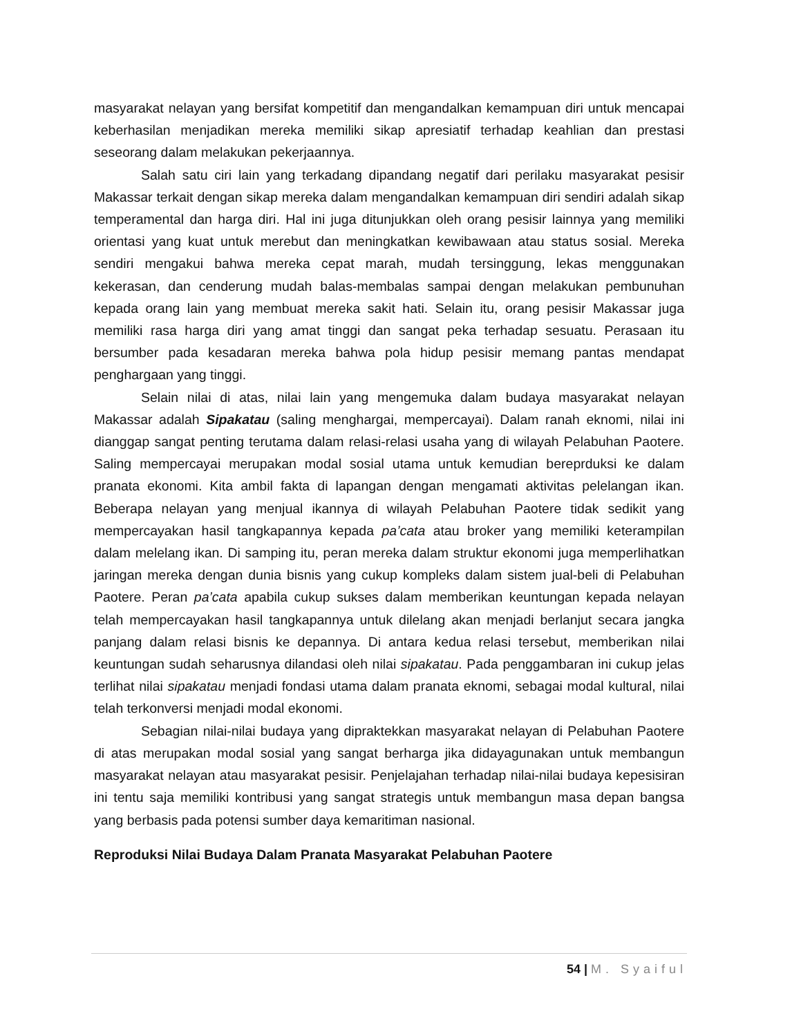masyarakat nelayan yang bersifat kompetitif dan mengandalkan kemampuan diri untuk mencapai keberhasilan menjadikan mereka memiliki sikap apresiatif terhadap keahlian dan prestasi seseorang dalam melakukan pekerjaannya.
Salah satu ciri lain yang terkadang dipandang negatif dari perilaku masyarakat pesisir Makassar terkait dengan sikap mereka dalam mengandalkan kemampuan diri sendiri adalah sikap temperamental dan harga diri. Hal ini juga ditunjukkan oleh orang pesisir lainnya yang memiliki orientasi yang kuat untuk merebut dan meningkatkan kewibawaan atau status sosial. Mereka sendiri mengakui bahwa mereka cepat marah, mudah tersinggung, lekas menggunakan kekerasan, dan cenderung mudah balas-membalas sampai dengan melakukan pembunuhan kepada orang lain yang membuat mereka sakit hati. Selain itu, orang pesisir Makassar juga memiliki rasa harga diri yang amat tinggi dan sangat peka terhadap sesuatu. Perasaan itu bersumber pada kesadaran mereka bahwa pola hidup pesisir memang pantas mendapat penghargaan yang tinggi.
Selain nilai di atas, nilai lain yang mengemuka dalam budaya masyarakat nelayan Makassar adalah Sipakatau (saling menghargai, mempercayai). Dalam ranah eknomi, nilai ini dianggap sangat penting terutama dalam relasi-relasi usaha yang di wilayah Pelabuhan Paotere. Saling mempercayai merupakan modal sosial utama untuk kemudian bereprduksi ke dalam pranata ekonomi. Kita ambil fakta di lapangan dengan mengamati aktivitas pelelangan ikan. Beberapa nelayan yang menjual ikannya di wilayah Pelabuhan Paotere tidak sedikit yang mempercayakan hasil tangkapannya kepada pa’cata atau broker yang memiliki keterampilan dalam melelang ikan. Di samping itu, peran mereka dalam struktur ekonomi juga memperlihatkan jaringan mereka dengan dunia bisnis yang cukup kompleks dalam sistem jual-beli di Pelabuhan Paotere. Peran pa’cata apabila cukup sukses dalam memberikan keuntungan kepada nelayan telah mempercayakan hasil tangkapannya untuk dilelang akan menjadi berlanjut secara jangka panjang dalam relasi bisnis ke depannya. Di antara kedua relasi tersebut, memberikan nilai keuntungan sudah seharusnya dilandasi oleh nilai sipakatau. Pada penggambaran ini cukup jelas terlihat nilai sipakatau menjadi fondasi utama dalam pranata eknomi, sebagai modal kultural, nilai telah terkonversi menjadi modal ekonomi.
Sebagian nilai-nilai budaya yang dipraktekkan masyarakat nelayan di Pelabuhan Paotere di atas merupakan modal sosial yang sangat berharga jika didayagunakan untuk membangun masyarakat nelayan atau masyarakat pesisir. Penjelajahan terhadap nilai-nilai budaya kepesisiran ini tentu saja memiliki kontribusi yang sangat strategis untuk membangun masa depan bangsa yang berbasis pada potensi sumber daya kemaritiman nasional.
Reproduksi Nilai Budaya Dalam Pranata Masyarakat Pelabuhan Paotere
54 | M. Syaiful